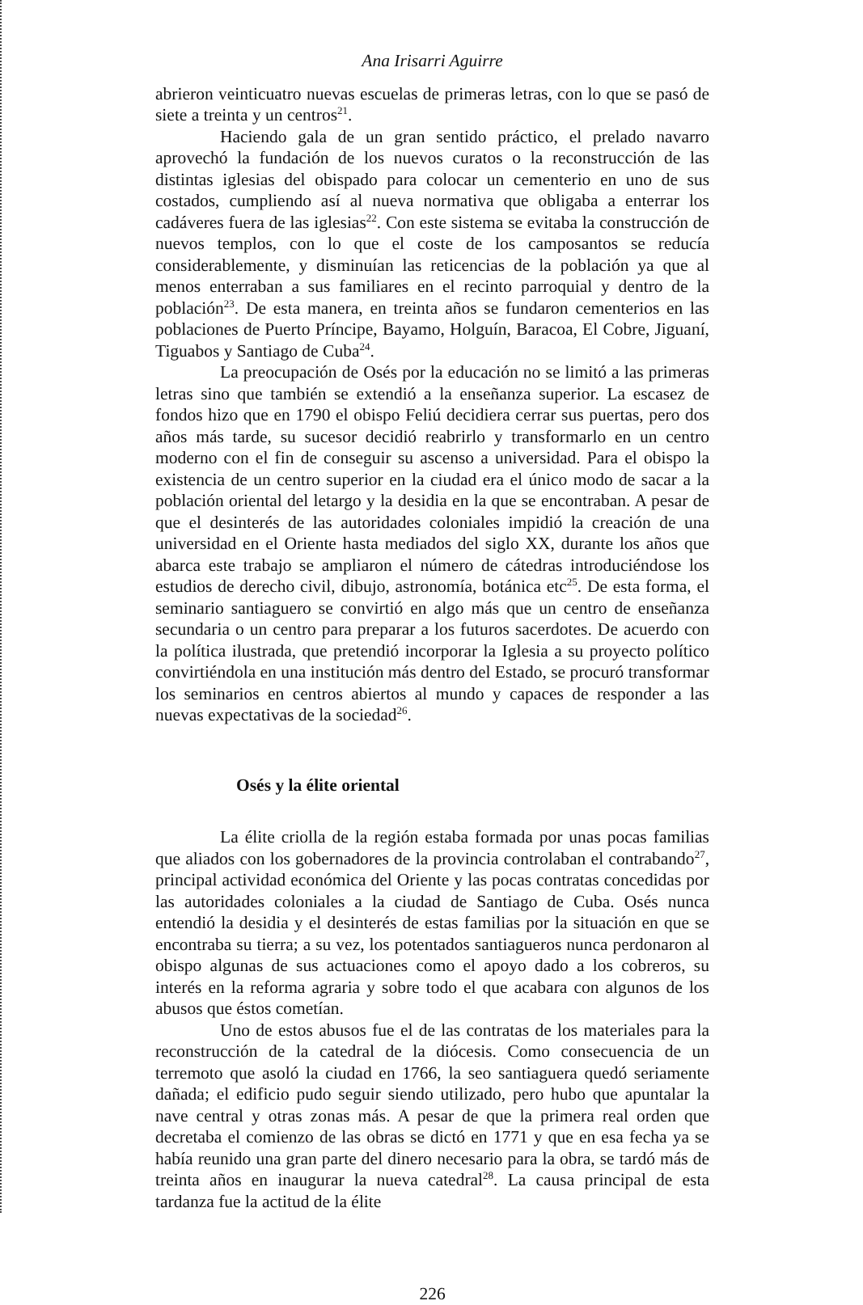Ana Irisarri Aguirre
abrieron veinticuatro nuevas escuelas de primeras letras, con lo que se pasó de siete a treinta y un centros<sup>21</sup>.
Haciendo gala de un gran sentido práctico, el prelado navarro aprovechó la fundación de los nuevos curatos o la reconstrucción de las distintas iglesias del obispado para colocar un cementerio en uno de sus costados, cumpliendo así al nueva normativa que obligaba a enterrar los cadáveres fuera de las iglesias<sup>22</sup>. Con este sistema se evitaba la construcción de nuevos templos, con lo que el coste de los camposantos se reducía considerablemente, y disminuían las reticencias de la población ya que al menos enterraban a sus familiares en el recinto parroquial y dentro de la población<sup>23</sup>. De esta manera, en treinta años se fundaron cementerios en las poblaciones de Puerto Príncipe, Bayamo, Holguín, Baracoa, El Cobre, Jiguaní, Tiguabos y Santiago de Cuba<sup>24</sup>.
La preocupación de Osés por la educación no se limitó a las primeras letras sino que también se extendió a la enseñanza superior. La escasez de fondos hizo que en 1790 el obispo Feliú decidiera cerrar sus puertas, pero dos años más tarde, su sucesor decidió reabrirlo y transformarlo en un centro moderno con el fin de conseguir su ascenso a universidad. Para el obispo la existencia de un centro superior en la ciudad era el único modo de sacar a la población oriental del letargo y la desidia en la que se encontraban. A pesar de que el desinterés de las autoridades coloniales impidió la creación de una universidad en el Oriente hasta mediados del siglo XX, durante los años que abarca este trabajo se ampliaron el número de cátedras introduciéndose los estudios de derecho civil, dibujo, astronomía, botánica etc<sup>25</sup>. De esta forma, el seminario santiaguero se convirtió en algo más que un centro de enseñanza secundaria o un centro para preparar a los futuros sacerdotes. De acuerdo con la política ilustrada, que pretendió incorporar la Iglesia a su proyecto político convirtiéndola en una institución más dentro del Estado, se procuró transformar los seminarios en centros abiertos al mundo y capaces de responder a las nuevas expectativas de la sociedad<sup>26</sup>.
Osés y la élite oriental
La élite criolla de la región estaba formada por unas pocas familias que aliados con los gobernadores de la provincia controlaban el contrabando<sup>27</sup>, principal actividad económica del Oriente y las pocas contratas concedidas por las autoridades coloniales a la ciudad de Santiago de Cuba. Osés nunca entendió la desidia y el desinterés de estas familias por la situación en que se encontraba su tierra; a su vez, los potentados santiagueros nunca perdonaron al obispo algunas de sus actuaciones como el apoyo dado a los cobreros, su interés en la reforma agraria y sobre todo el que acabara con algunos de los abusos que éstos cometían.
Uno de estos abusos fue el de las contratas de los materiales para la reconstrucción de la catedral de la diócesis. Como consecuencia de un terremoto que asoló la ciudad en 1766, la seo santiaguera quedó seriamente dañada; el edificio pudo seguir siendo utilizado, pero hubo que apuntalar la nave central y otras zonas más. A pesar de que la primera real orden que decretaba el comienzo de las obras se dictó en 1771 y que en esa fecha ya se había reunido una gran parte del dinero necesario para la obra, se tardó más de treinta años en inaugurar la nueva catedral<sup>28</sup>. La causa principal de esta tardanza fue la actitud de la élite
226